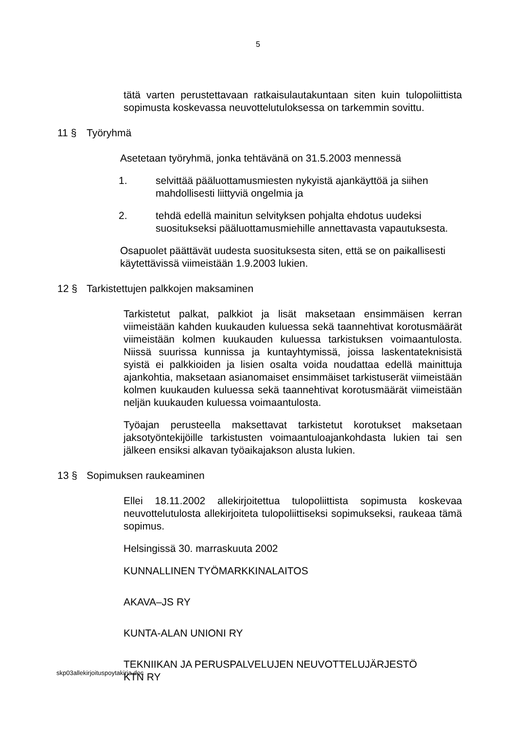5
tätä varten perustettavaan ratkaisulautakuntaan siten kuin tulopoliittista sopimusta koskevassa neuvottelutuloksessa on tarkemmin sovittu.
11 § Työryhmä
Asetetaan työryhmä, jonka tehtävänä on 31.5.2003 mennessä
1. selvittää pääluottamusmiesten nykyistä ajankäyttöä ja siihen mahdollisesti liittyviä ongelmia ja
2. tehdä edellä mainitun selvityksen pohjalta ehdotus uudeksi suositukseksi pääluottamusmiehille annettavasta vapautuksesta.
Osapuolet päättävät uudesta suosituksesta siten, että se on paikallisesti käytettävissä viimeistään 1.9.2003 lukien.
12 § Tarkistettujen palkkojen maksaminen
Tarkistetut palkat, palkkiot ja lisät maksetaan ensimmäisen kerran viimeistään kahden kuukauden kuluessa sekä taannehtivat korotusmäärät viimeistään kolmen kuukauden kuluessa tarkistuksen voimaantulosta. Niissä suurissa kunnissa ja kuntayhtymissä, joissa laskentateknisistä syistä ei palkkioiden ja lisien osalta voida noudattaa edellä mainittuja ajankohtia, maksetaan asianomaiset ensimmäiset tarkistuserät viimeistään kolmen kuukauden kuluessa sekä taannehtivat korotusmäärät viimeistään neljän kuukauden kuluessa voimaantulosta.
Työajan perusteella maksettavat tarkistetut korotukset maksetaan jaksotyöntekijöille tarkistusten voimaantuloajankohdasta lukien tai sen jälkeen ensiksi alkavan työaikajakson alusta lukien.
13 § Sopimuksen raukeaminen
Ellei 18.11.2002 allekirjoitettua tulopoliittista sopimusta koskevaa neuvottelutulosta allekirjoiteta tulopoliittiseksi sopimukseksi, raukeaa tämä sopimus.
Helsingissä 30. marraskuuta 2002
KUNNALLINEN TYÖMARKKINALAITOS
AKAVA–JS RY
KUNTA-ALAN UNIONI RY
TEKNIIKAN JA PERUSPALVELUJEN NEUVOTTELUJÄRJESTÖ
KTN RY
skp03allekirjoituspoytakirja.doc